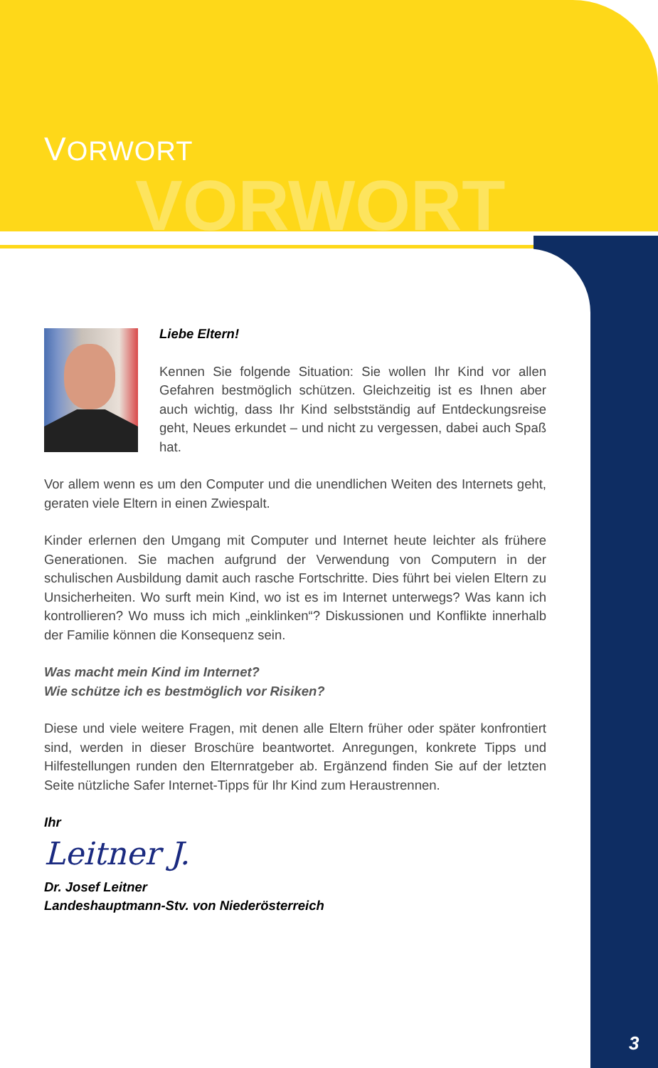VORWORT
VORWORT
Liebe Eltern!
Kennen Sie folgende Situation: Sie wollen Ihr Kind vor allen Gefahren bestmöglich schützen. Gleichzeitig ist es Ihnen aber auch wichtig, dass Ihr Kind selbstständig auf Entdeckungs­reise geht, Neues erkundet – und nicht zu vergessen, dabei auch Spaß hat.
Vor allem wenn es um den Computer und die unendlichen Weiten des Internets geht, geraten viele Eltern in einen Zwiespalt.
Kinder erlernen den Umgang mit Computer und Internet heute leichter als frühere Generationen. Sie machen aufgrund der Verwendung von Computern in der schulischen Ausbildung damit auch rasche Fortschritte. Dies führt bei vielen Eltern zu Unsicherheiten. Wo surft mein Kind, wo ist es im Internet unterwegs? Was kann ich kontrollieren? Wo muss ich mich „einklinken“? Diskussionen und Konflikte innerhalb der Familie können die Konsequenz sein.
Was macht mein Kind im Internet?
Wie schütze ich es bestmöglich vor Risiken?
Diese und viele weitere Fragen, mit denen alle Eltern früher oder später konfrontiert sind, werden in dieser Broschüre beantwortet. Anregungen, konkrete Tipps und Hilfestellungen runden den Elternratgeber ab. Ergänzend finden Sie auf der letzten Seite nützliche Safer Internet-Tipps für Ihr Kind zum Heraustrennen.
Ihr
Leitner J.
Dr. Josef Leitner
Landeshauptmann-Stv. von Niederösterreich
3